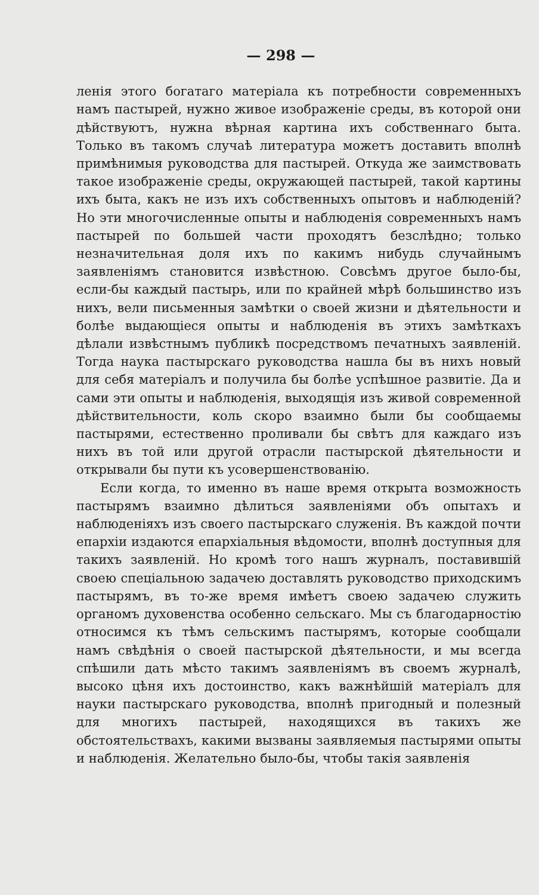— 298 —
ленія этого богатаго матеріала къ потребности современныхъ намъ пастырей, нужно живое изображеніе среды, въ которой они дѣйствуютъ, нужна вѣрная картина ихъ собственнаго быта. Только въ такомъ случаѣ литература можетъ доставить вполнѣ примѣнимыя руководства для пастырей. Откуда же заимствовать такое изображеніе среды, окружающей пастырей, такой картины ихъ быта, какъ не изъ ихъ собственныхъ опытовъ и наблюденій? Но эти многочисленные опыты и наблюденія современныхъ намъ пастырей по большей части проходятъ безслѣдно; только незначительная доля ихъ по какимъ нибудь случайнымъ заявленіямъ становится извѣстною. Совсѣмъ другое было-бы, если-бы каждый пастырь, или по крайней мѣрѣ большинство изъ нихъ, вели письменныя замѣтки о своей жизни и дѣятельности и болѣе выдающіеся опыты и наблюденія въ этихъ замѣткахъ дѣлали извѣстнымъ публикѣ посредствомъ печатныхъ заявленій. Тогда наука пастырскаго руководства нашла бы въ нихъ новый для себя матеріалъ и получила бы болѣе успѣшное развитіе. Да и сами эти опыты и наблюденія, выходящія изъ живой современной дѣйствительности, коль скоро взаимно были бы сообщаемы пастырями, естественно проливали бы свѣтъ для каждаго изъ нихъ въ той или другой отрасли пастырской дѣятельности и открывали бы пути къ усовершенствованію.
Если когда, то именно въ наше время открыта возможность пастырямъ взаимно дѣлиться заявленіями объ опытахъ и наблюденіяхъ изъ своего пастырскаго служенія. Въ каждой почти епархіи издаются епархіальныя вѣдомости, вполнѣ доступныя для такихъ заявленій. Но кромѣ того нашъ журналъ, поставившій своею спеціальною задачею доставлять руководство приходскимъ пастырямъ, въ то-же время имѣетъ своею задачею служить органомъ духовенства особенно сельскаго. Мы съ благодарностію относимся къ тѣмъ сельскимъ пастырямъ, которые сообщали намъ свѣдѣнія о своей пастырской дѣятельности, и мы всегда спѣшили дать мѣсто такимъ заявленіямъ въ своемъ журналѣ, высоко цѣня ихъ достоинство, какъ важнѣйшій матеріалъ для науки пастырскаго руководства, вполнѣ пригодный и полезный для многихъ пастырей, находящихся въ такихъ же обстоятельствахъ, какими вызваны заявляемыя пастырями опыты и наблюденія. Желательно было-бы, чтобы такія заявленія